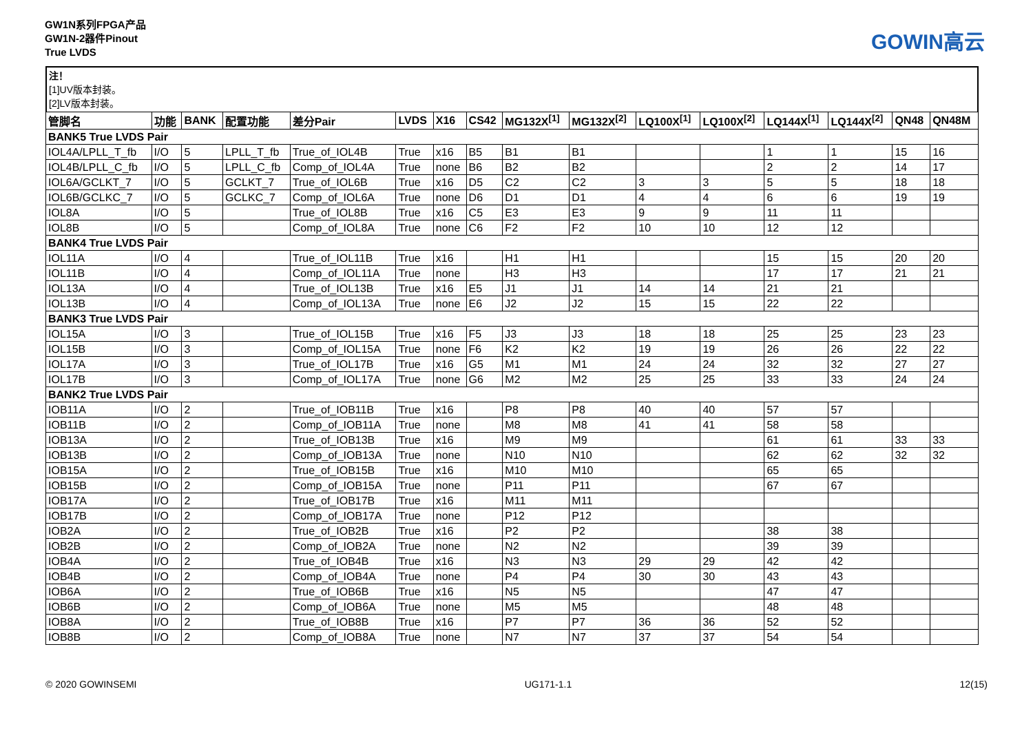GW1N系列FPGA产品
GW1N-2器件Pinout
True LVDS
GOWIN高云
注！
[1]UV版本封装。
[2]LV版本封装。
| 管脚名 | 功能 | BANK | 配置功能 | 差分Pair | LVDS | X16 | CS42 | MG132X<sup>[1]</sup> | MG132X<sup>[2]</sup> | LQ100X<sup>[1]</sup> | LQ100X<sup>[2]</sup> | LQ144X<sup>[1]</sup> | LQ144X<sup>[2]</sup> | QN48 | QN48M |
| --- | --- | --- | --- | --- | --- | --- | --- | --- | --- | --- | --- | --- | --- | --- | --- |
| BANK5 True LVDS Pair | | | | | | | | | | | | | | | |
| IOL4A/LPLL_T_fb | I/O | 5 | LPLL_T_fb | True_of_IOL4B | True | x16 | B5 | B1 | B1 | | | 1 | 1 | 15 | 16 |
| IOL4B/LPLL_C_fb | I/O | 5 | LPLL_C_fb | Comp_of_IOL4A | True | none | B6 | B2 | B2 | | | 2 | 2 | 14 | 17 |
| IOL6A/GCLKT_7 | I/O | 5 | GCLKT_7 | True_of_IOL6B | True | x16 | D5 | C2 | C2 | 3 | 3 | 5 | 5 | 18 | 18 |
| IOL6B/GCLKC_7 | I/O | 5 | GCLKC_7 | Comp_of_IOL6A | True | none | D6 | D1 | D1 | 4 | 4 | 6 | 6 | 19 | 19 |
| IOL8A | I/O | 5 | | True_of_IOL8B | True | x16 | C5 | E3 | E3 | 9 | 9 | 11 | 11 | | |
| IOL8B | I/O | 5 | | Comp_of_IOL8A | True | none | C6 | F2 | F2 | 10 | 10 | 12 | 12 | | |
| BANK4 True LVDS Pair | | | | | | | | | | | | | | | |
| IOL11A | I/O | 4 | | True_of_IOL11B | True | x16 | | H1 | H1 | | | 15 | 15 | 20 | 20 |
| IOL11B | I/O | 4 | | Comp_of_IOL11A | True | none | | H3 | H3 | | | 17 | 17 | 21 | 21 |
| IOL13A | I/O | 4 | | True_of_IOL13B | True | x16 | E5 | J1 | J1 | 14 | 14 | 21 | 21 | | |
| IOL13B | I/O | 4 | | Comp_of_IOL13A | True | none | E6 | J2 | J2 | 15 | 15 | 22 | 22 | | |
| BANK3 True LVDS Pair | | | | | | | | | | | | | | | |
| IOL15A | I/O | 3 | | True_of_IOL15B | True | x16 | F5 | J3 | J3 | 18 | 18 | 25 | 25 | 23 | 23 |
| IOL15B | I/O | 3 | | Comp_of_IOL15A | True | none | F6 | K2 | K2 | 19 | 19 | 26 | 26 | 22 | 22 |
| IOL17A | I/O | 3 | | True_of_IOL17B | True | x16 | G5 | M1 | M1 | 24 | 24 | 32 | 32 | 27 | 27 |
| IOL17B | I/O | 3 | | Comp_of_IOL17A | True | none | G6 | M2 | M2 | 25 | 25 | 33 | 33 | 24 | 24 |
| BANK2 True LVDS Pair | | | | | | | | | | | | | | | |
| IOB11A | I/O | 2 | | True_of_IOB11B | True | x16 | | P8 | P8 | 40 | 40 | 57 | 57 | | |
| IOB11B | I/O | 2 | | Comp_of_IOB11A | True | none | | M8 | M8 | 41 | 41 | 58 | 58 | | |
| IOB13A | I/O | 2 | | True_of_IOB13B | True | x16 | | M9 | M9 | | | 61 | 61 | 33 | 33 |
| IOB13B | I/O | 2 | | Comp_of_IOB13A | True | none | | N10 | N10 | | | 62 | 62 | 32 | 32 |
| IOB15A | I/O | 2 | | True_of_IOB15B | True | x16 | | M10 | M10 | | | 65 | 65 | | |
| IOB15B | I/O | 2 | | Comp_of_IOB15A | True | none | | P11 | P11 | | | 67 | 67 | | |
| IOB17A | I/O | 2 | | True_of_IOB17B | True | x16 | | M11 | M11 | | | | | | |
| IOB17B | I/O | 2 | | Comp_of_IOB17A | True | none | | P12 | P12 | | | | | | |
| IOB2A | I/O | 2 | | True_of_IOB2B | True | x16 | | P2 | P2 | | | 38 | 38 | | |
| IOB2B | I/O | 2 | | Comp_of_IOB2A | True | none | | N2 | N2 | | | 39 | 39 | | |
| IOB4A | I/O | 2 | | True_of_IOB4B | True | x16 | | N3 | N3 | 29 | 29 | 42 | 42 | | |
| IOB4B | I/O | 2 | | Comp_of_IOB4A | True | none | | P4 | P4 | 30 | 30 | 43 | 43 | | |
| IOB6A | I/O | 2 | | True_of_IOB6B | True | x16 | | N5 | N5 | | | 47 | 47 | | |
| IOB6B | I/O | 2 | | Comp_of_IOB6A | True | none | | M5 | M5 | | | 48 | 48 | | |
| IOB8A | I/O | 2 | | True_of_IOB8B | True | x16 | | P7 | P7 | 36 | 36 | 52 | 52 | | |
| IOB8B | I/O | 2 | | Comp_of_IOB8A | True | none | | N7 | N7 | 37 | 37 | 54 | 54 | | |
© 2020 GOWINSEMI UG171-1.1 12(15)